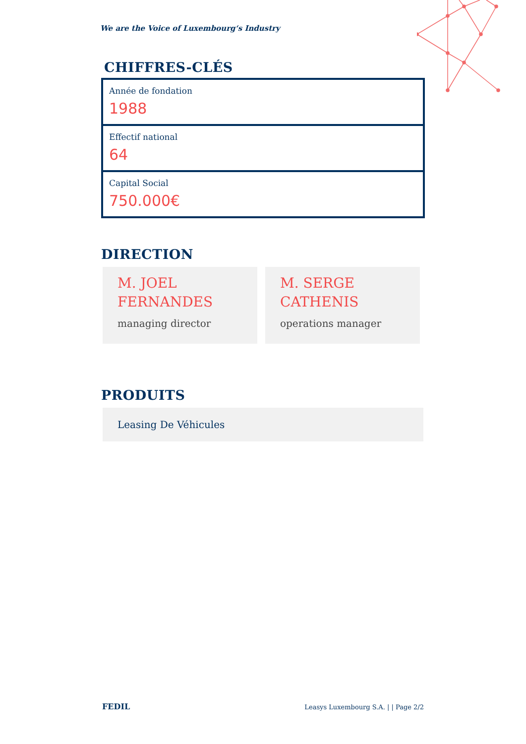We are the Voice of Luxembourg‘s Industry
CHIFFRES-CLÉS
Année de fondation
1988
Effectif national
64
Capital Social
750.000€
DIRECTION
M. JOEL
FERNANDES
managing director
M. SERGE
CATHENIS
operations manager
PRODUITS
Leasing De Véhicules
FEDIL Leasys Luxembourg S.A. | | Page 2/2